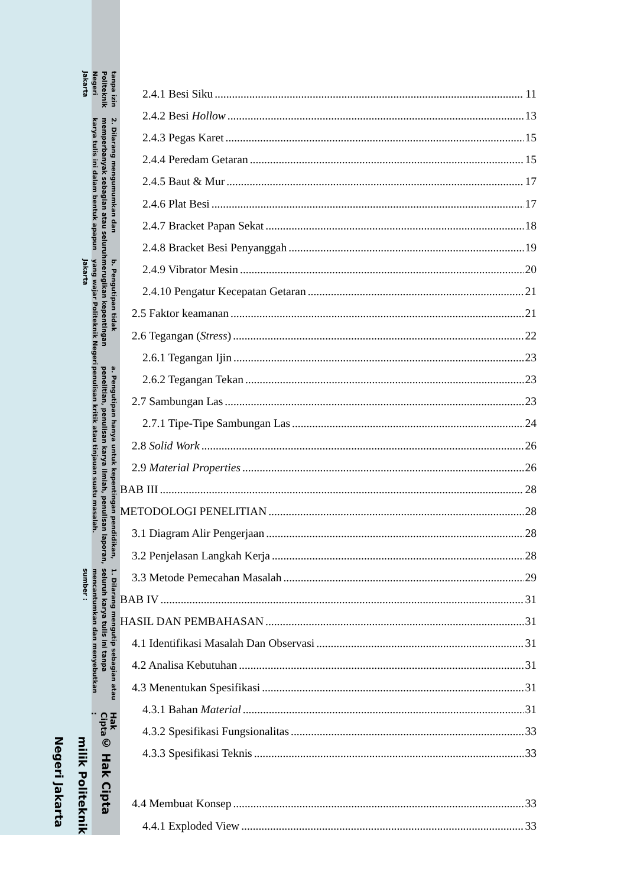© Hak Cipta milik Politeknik Negeri Jakarta
Hak Cipta :
1. Dilarang mengutip sebagian atau seluruh karya tulis ini tanpa mencantumkan dan menyebutkan sumber :
a. Pengutipan hanya untuk kepentingan pendidikan, penelitian, penulisan karya ilmiah, penulisan laporan, penulisan kritik atau tinjauan suatu masalah.
b. Pengutipan tidak merugikan kepentingan yang wajar Politeknik Negeri Jakarta
2. Dilarang mengumumkan dan memperbanyak sebagian atau seluruh karya tulis ini dalam bentuk apapun
tanpa izin Politeknik Negeri Jakarta
2.4.1 Besi Siku 11
2.4.2 Besi Hollow 13
2.4.3 Pegas Karet 15
2.4.4 Peredam Getaran 15
2.4.5 Baut & Mur 17
2.4.6 Plat Besi 17
2.4.7 Bracket Papan Sekat 18
2.4.8 Bracket Besi Penyanggah 19
2.4.9 Vibrator Mesin 20
2.4.10 Pengatur Kecepatan Getaran 21
2.5 Faktor keamanan 21
2.6 Tegangan (Stress) 22
2.6.1 Tegangan Ijin 23
2.6.2 Tegangan Tekan 23
2.7 Sambungan Las 23
2.7.1 Tipe-Tipe Sambungan Las 24
2.8 Solid Work 26
2.9 Material Properties 26
BAB III 28
METODOLOGI PENELITIAN 28
3.1 Diagram Alir Pengerjaan 28
3.2 Penjelasan Langkah Kerja 28
3.3 Metode Pemecahan Masalah 29
BAB IV 31
HASIL DAN PEMBAHASAN 31
4.1 Identifikasi Masalah Dan Observasi 31
4.2 Analisa Kebutuhan 31
4.3 Menentukan Spesifikasi 31
4.3.1 Bahan Material 31
4.3.2 Spesifikasi Fungsionalitas 33
4.3.3 Spesifikasi Teknis 33
4.4 Membuat Konsep 33
4.4.1 Exploded View 33